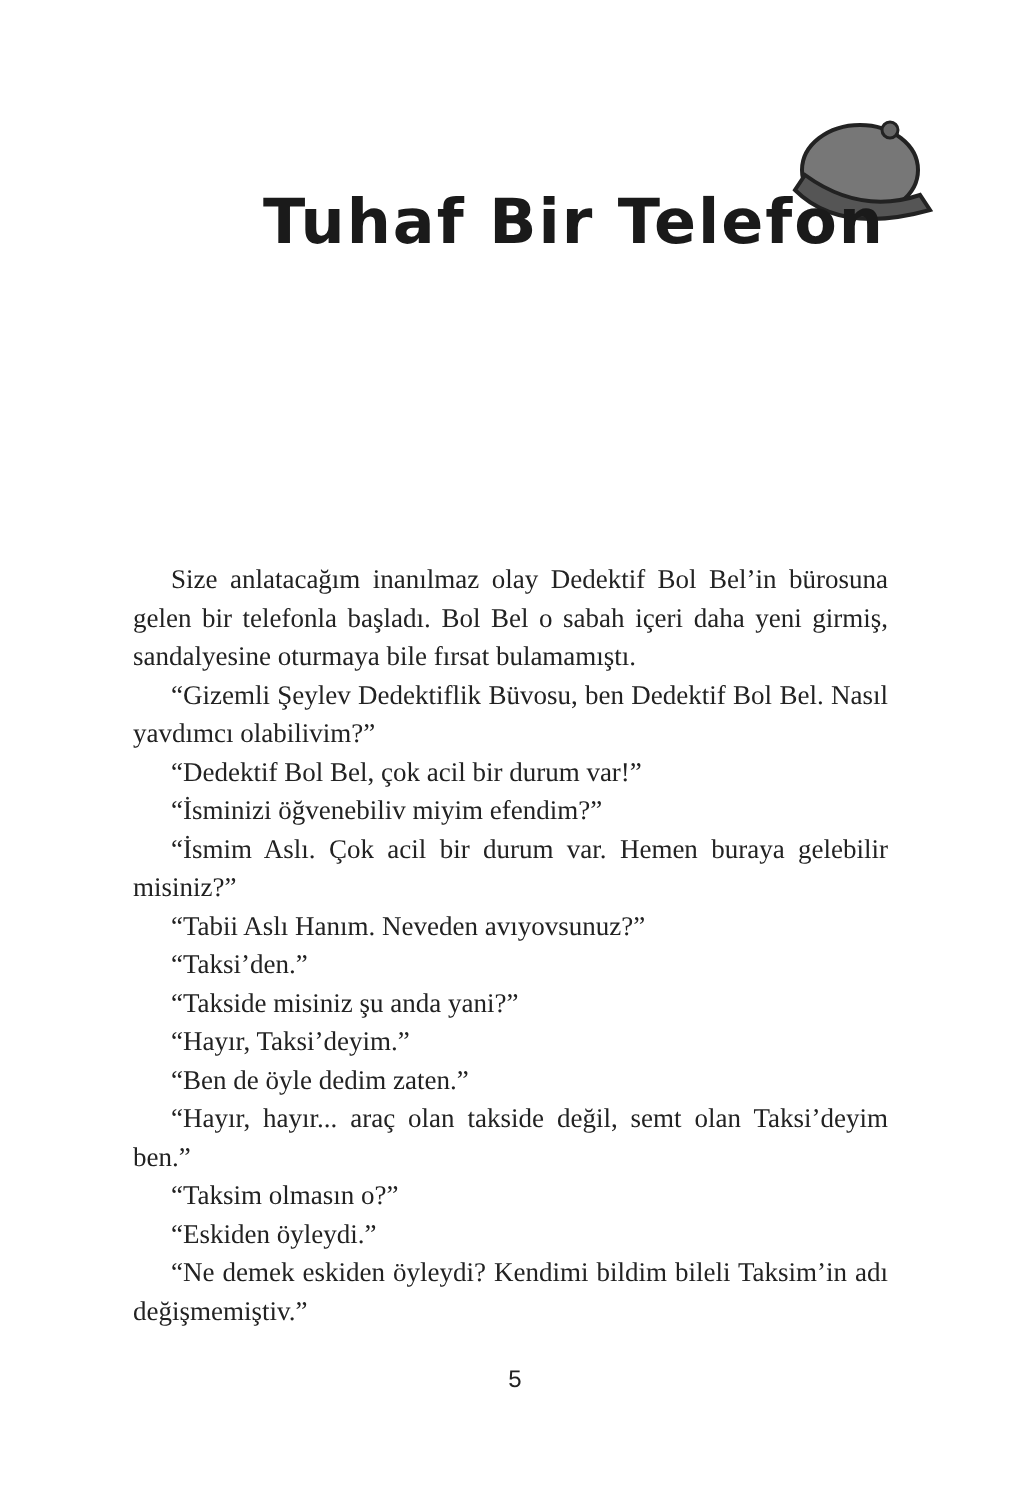Tuhaf Bir Telefon
Size anlatacağım inanılmaz olay Dedektif Bol Bel’in bürosuna gelen bir telefonla başladı. Bol Bel o sabah içeri daha yeni girmiş, sandalyesine oturmaya bile fırsat bulamamıştı.
“Gizemli Şeylev Dedektiflik Büvosu, ben Dedektif Bol Bel. Nasıl yavdımcı olabilivim?”
“Dedektif Bol Bel, çok acil bir durum var!”
“İsminizi öğvenebiliv miyim efendim?”
“İsmim Aslı. Çok acil bir durum var. Hemen buraya gelebilir misiniz?”
“Tabii Aslı Hanım. Neveden avıyovsunuz?”
“Taksi’den.”
“Takside misiniz şu anda yani?”
“Hayır, Taksi’deyim.”
“Ben de öyle dedim zaten.”
“Hayır, hayır... araç olan takside değil, semt olan Taksi’deyim ben.”
“Taksim olmasın o?”
“Eskiden öyleydi.”
“Ne demek eskiden öyleydi? Kendimi bildim bileli Taksim’in adı değişmemiştiv.”
5